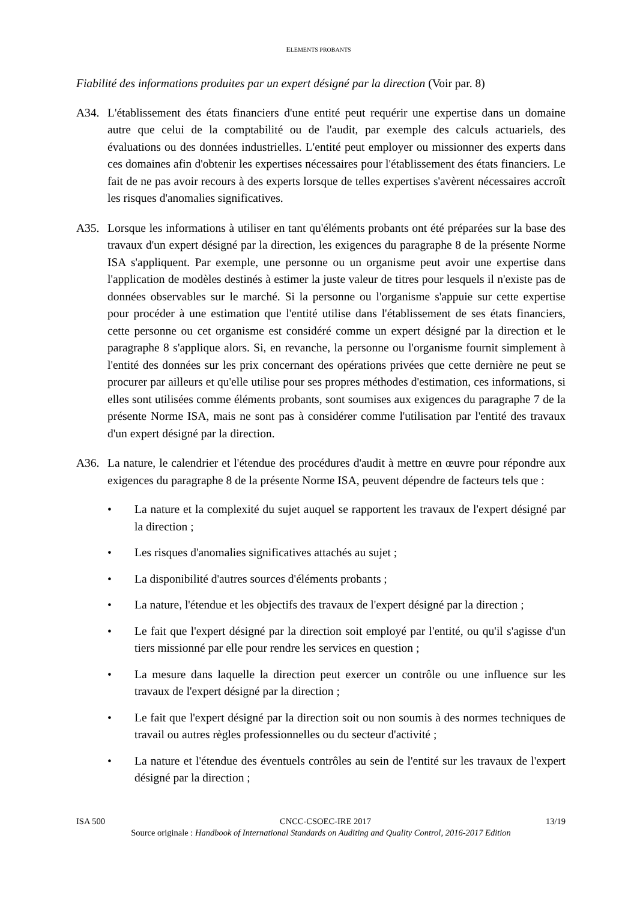ELEMENTS PROBANTS
Fiabilité des informations produites par un expert désigné par la direction (Voir par. 8)
A34. L'établissement des états financiers d'une entité peut requérir une expertise dans un domaine autre que celui de la comptabilité ou de l'audit, par exemple des calculs actuariels, des évaluations ou des données industrielles. L'entité peut employer ou missionner des experts dans ces domaines afin d'obtenir les expertises nécessaires pour l'établissement des états financiers. Le fait de ne pas avoir recours à des experts lorsque de telles expertises s'avèrent nécessaires accroît les risques d'anomalies significatives.
A35. Lorsque les informations à utiliser en tant qu'éléments probants ont été préparées sur la base des travaux d'un expert désigné par la direction, les exigences du paragraphe 8 de la présente Norme ISA s'appliquent. Par exemple, une personne ou un organisme peut avoir une expertise dans l'application de modèles destinés à estimer la juste valeur de titres pour lesquels il n'existe pas de données observables sur le marché. Si la personne ou l'organisme s'appuie sur cette expertise pour procéder à une estimation que l'entité utilise dans l'établissement de ses états financiers, cette personne ou cet organisme est considéré comme un expert désigné par la direction et le paragraphe 8 s'applique alors. Si, en revanche, la personne ou l'organisme fournit simplement à l'entité des données sur les prix concernant des opérations privées que cette dernière ne peut se procurer par ailleurs et qu'elle utilise pour ses propres méthodes d'estimation, ces informations, si elles sont utilisées comme éléments probants, sont soumises aux exigences du paragraphe 7 de la présente Norme ISA, mais ne sont pas à considérer comme l'utilisation par l'entité des travaux d'un expert désigné par la direction.
A36. La nature, le calendrier et l'étendue des procédures d'audit à mettre en œuvre pour répondre aux exigences du paragraphe 8 de la présente Norme ISA, peuvent dépendre de facteurs tels que :
• La nature et la complexité du sujet auquel se rapportent les travaux de l'expert désigné par la direction ;
• Les risques d'anomalies significatives attachés au sujet ;
• La disponibilité d'autres sources d'éléments probants ;
• La nature, l'étendue et les objectifs des travaux de l'expert désigné par la direction ;
• Le fait que l'expert désigné par la direction soit employé par l'entité, ou qu'il s'agisse d'un tiers missionné par elle pour rendre les services en question ;
• La mesure dans laquelle la direction peut exercer un contrôle ou une influence sur les travaux de l'expert désigné par la direction ;
• Le fait que l'expert désigné par la direction soit ou non soumis à des normes techniques de travail ou autres règles professionnelles ou du secteur d'activité ;
• La nature et l'étendue des éventuels contrôles au sein de l'entité sur les travaux de l'expert désigné par la direction ;
ISA 500 CNCC-CSOEC-IRE 2017 13/19
Source originale : Handbook of International Standards on Auditing and Quality Control, 2016-2017 Edition